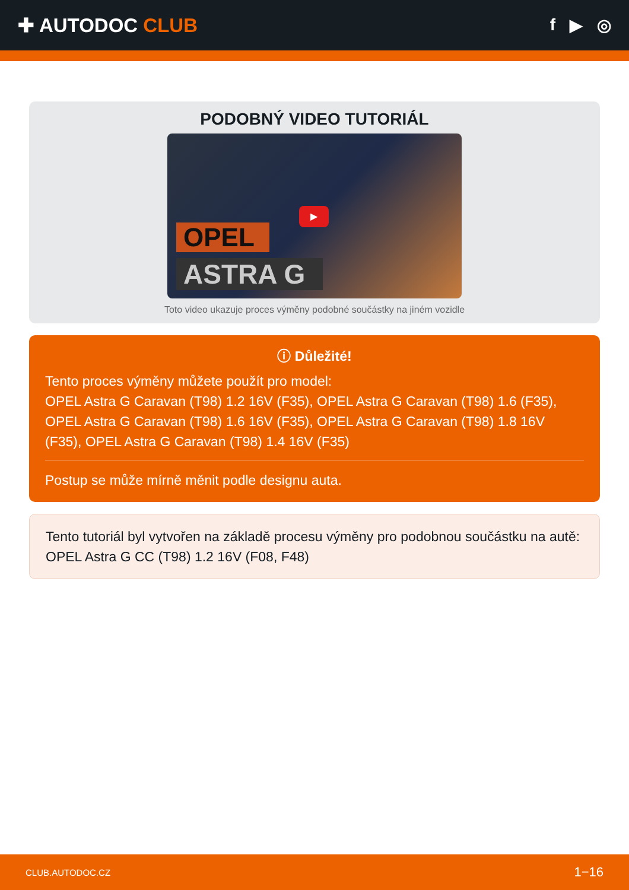✚ AUTODOC CLUB
f ▶ ◎
PODOBNÝ VIDEO TUTORIÁL
OPEL
ASTRA G
▶
Toto video ukazuje proces výměny podobné součástky na jiném vozidle
ⓘ Důležité!
Tento proces výměny můžete použít pro model:
OPEL Astra G Caravan (T98) 1.2 16V (F35), OPEL Astra G Caravan (T98) 1.6 (F35), OPEL Astra G Caravan (T98) 1.6 16V (F35), OPEL Astra G Caravan (T98) 1.8 16V (F35), OPEL Astra G Caravan (T98) 1.4 16V (F35)
Postup se může mírně měnit podle designu auta.
Tento tutoriál byl vytvořen na základě procesu výměny pro podobnou součástku na autě: OPEL Astra G CC (T98) 1.2 16V (F08, F48)
CLUB.AUTODOC.CZ 1−16